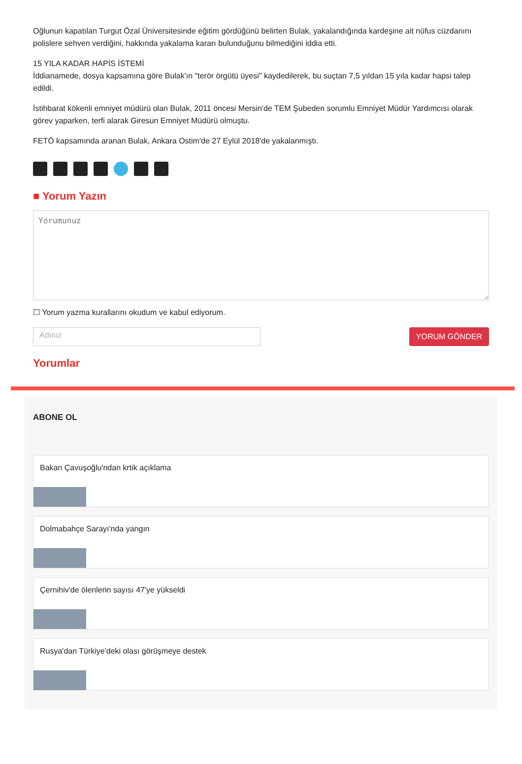Oğlunun kapatılan Turgut Özal Üniversitesinde eğitim gördüğünü belirten Bulak, yakalandığında kardeşine ait nüfus cüzdanını polislere sehven verdiğini, hakkında yakalama kararı bulunduğunu bilmediğini iddia etti.
15 YILA KADAR HAPİS İSTEMİ
İddianamede, dosya kapsamına göre Bulak'ın "terör örgütü üyesi" kaydedilerek, bu suçtan 7,5 yıldan 15 yıla kadar hapsi talep edildi.
İstihbarat kökenli emniyet müdürü olan Bulak, 2011 öncesi Mersin'de TEM Şubeden sorumlu Emniyet Müdür Yardımcısı olarak görev yaparken, terfi alarak Giresun Emniyet Müdürü olmuştu.
FETÖ kapsamında aranan Bulak, Ankara Ostim'de 27 Eylül 2018'de yakalanmıştı.
■ Yorum Yazın
☐ Yorum yazma kurallarını okudum ve kabul ediyorum.
Adınız
YORUM GÖNDER
Yorumlar
ABONE OL
Bakan Çavuşoğlu'ndan krtik açıklama
Dolmabahçe Sarayı'nda yangın
Çernihiv'de ölenlerin sayısı 47'ye yükseldi
Rusya'dan Türkiye'deki olası görüşmeye destek